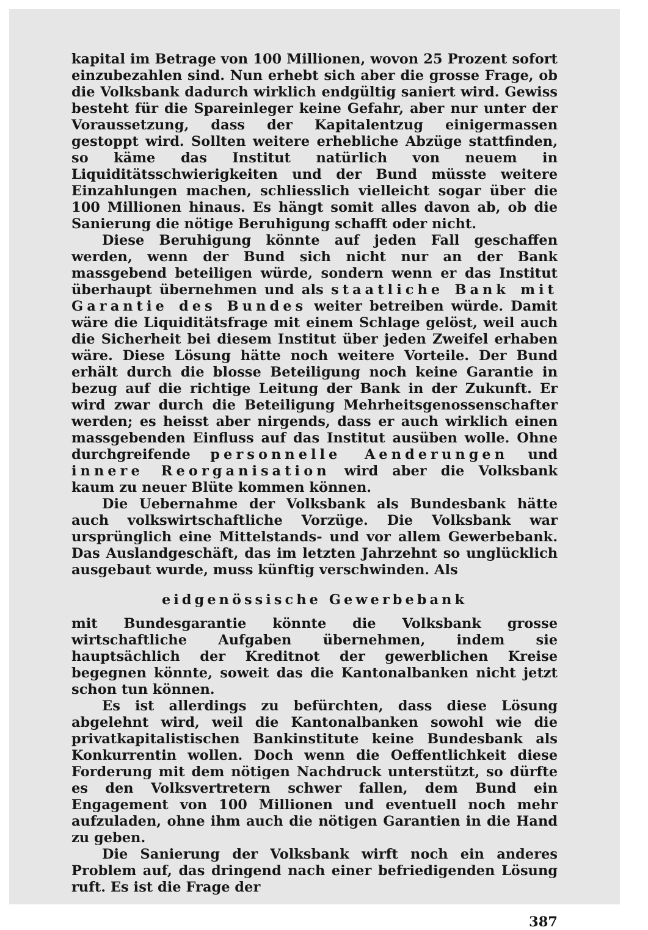kapital im Betrage von 100 Millionen, wovon 25 Prozent sofort einzubezahlen sind. Nun erhebt sich aber die grosse Frage, ob die Volksbank dadurch wirklich endgültig saniert wird. Gewiss besteht für die Spareinleger keine Gefahr, aber nur unter der Voraussetzung, dass der Kapitalentzug einigermassen gestoppt wird. Sollten weitere erhebliche Abzüge stattfinden, so käme das Institut natürlich von neuem in Liquiditätsschwierigkeiten und der Bund müsste weitere Einzahlungen machen, schliesslich vielleicht sogar über die 100 Millionen hinaus. Es hängt somit alles davon ab, ob die Sanierung die nötige Beruhigung schafft oder nicht.
Diese Beruhigung könnte auf jeden Fall geschaffen werden, wenn der Bund sich nicht nur an der Bank massgebend beteiligen würde, sondern wenn er das Institut überhaupt übernehmen und als staatliche Bank mit Garantie des Bundes weiter betreiben würde. Damit wäre die Liquiditätsfrage mit einem Schlage gelöst, weil auch die Sicherheit bei diesem Institut über jeden Zweifel erhaben wäre. Diese Lösung hätte noch weitere Vorteile. Der Bund erhält durch die blosse Beteiligung noch keine Garantie in bezug auf die richtige Leitung der Bank in der Zukunft. Er wird zwar durch die Beteiligung Mehrheitsgenossenschafter werden; es heisst aber nirgends, dass er auch wirklich einen massgebenden Einfluss auf das Institut ausüben wolle. Ohne durchgreifende personnelle Aenderungen und innere Reorganisation wird aber die Volksbank kaum zu neuer Blüte kommen können.
Die Uebernahme der Volksbank als Bundesbank hätte auch volkswirtschaftliche Vorzüge. Die Volksbank war ursprünglich eine Mittelstands- und vor allem Gewerbebank. Das Auslandgeschäft, das im letzten Jahrzehnt so unglücklich ausgebaut wurde, muss künftig verschwinden. Als
eidgenössische Gewerbebank
mit Bundesgarantie könnte die Volksbank grosse wirtschaftliche Aufgaben übernehmen, indem sie hauptsächlich der Kreditnot der gewerblichen Kreise begegnen könnte, soweit das die Kantonalbanken nicht jetzt schon tun können.
Es ist allerdings zu befürchten, dass diese Lösung abgelehnt wird, weil die Kantonalbanken sowohl wie die privatkapitalistischen Bankinstitute keine Bundesbank als Konkurrentin wollen. Doch wenn die Oeffentlichkeit diese Forderung mit dem nötigen Nachdruck unterstützt, so dürfte es den Volksvertretern schwer fallen, dem Bund ein Engagement von 100 Millionen und eventuell noch mehr aufzuladen, ohne ihm auch die nötigen Garantien in die Hand zu geben.
Die Sanierung der Volksbank wirft noch ein anderes Problem auf, das dringend nach einer befriedigenden Lösung ruft. Es ist die Frage der
387